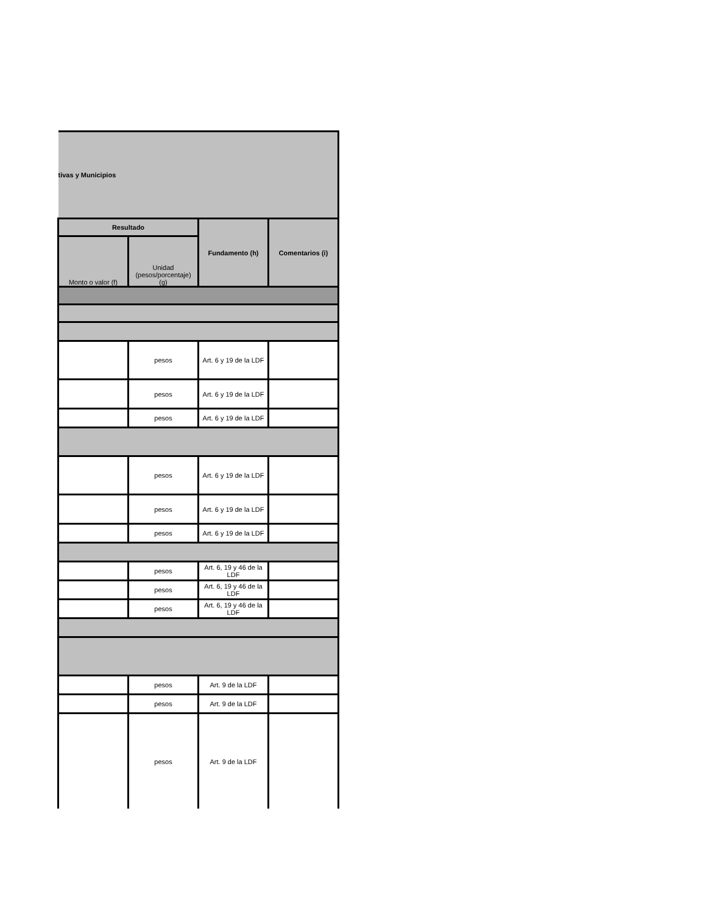| tivas y Municipios | | | |
| Resultado | | Fundamento (h) | Comentarios (i) |
| Monto o valor (f) | Unidad (pesos/porcentaje) (g) | | |
| | pesos | Art. 6 y 19 de la LDF | |
| | pesos | Art. 6 y 19 de la LDF | |
| | pesos | Art. 6 y 19 de la LDF | |
| | pesos | Art. 6 y 19 de la LDF | |
| | pesos | Art. 6 y 19 de la LDF | |
| | pesos | Art. 6 y 19 de la LDF | |
| | pesos | Art. 6, 19 y 46 de la LDF | |
| | pesos | Art. 6, 19 y 46 de la LDF | |
| | pesos | Art. 6, 19 y 46 de la LDF | |
| | pesos | Art. 9 de la LDF | |
| | pesos | Art. 9 de la LDF | |
| | pesos | Art. 9 de la LDF | |